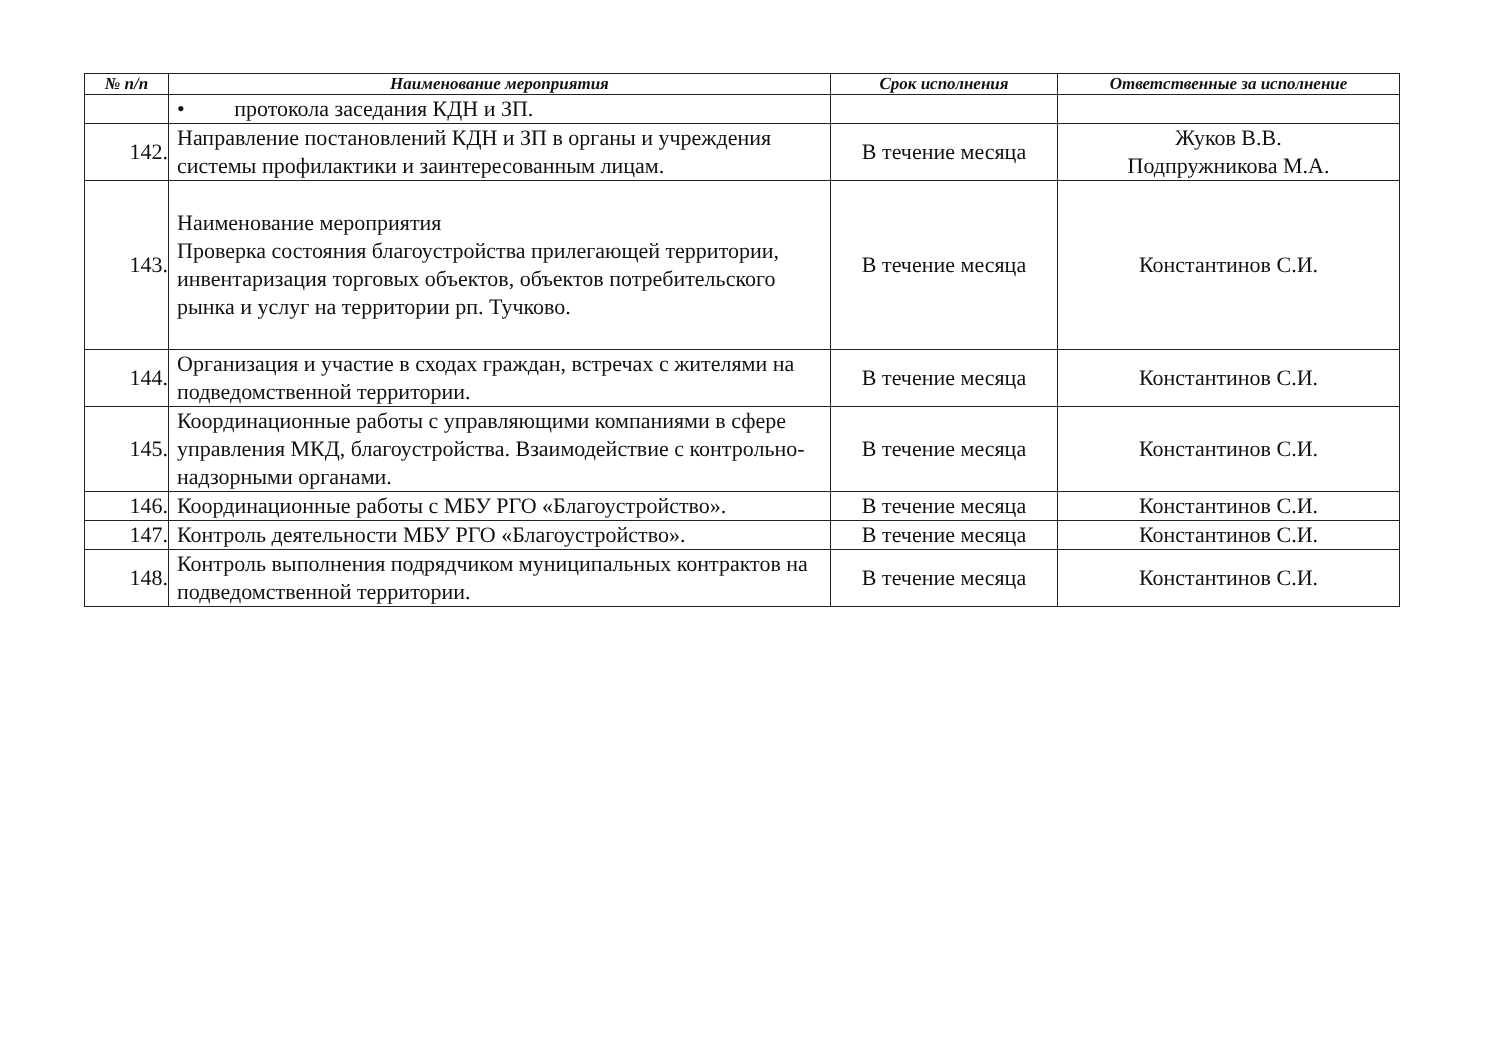| № п/п | Наименование мероприятия | Срок исполнения | Ответственные за исполнение |
| --- | --- | --- | --- |
| | • протокола заседания КДН и ЗП. | | |
| 142. | Направление постановлений КДН и ЗП в органы и учреждения системы профилактики и заинтересованным лицам. | В течение месяца | Жуков В.В. Подпружникова М.А. |
| 143. | Наименование мероприятия Проверка состояния благоустройства прилегающей территории, инвентаризация торговых объектов, объектов потребительского рынка и услуг на территории рп. Тучково. | В течение месяца | Константинов С.И. |
| 144. | Организация и участие в сходах граждан, встречах с жителями на подведомственной территории. | В течение месяца | Константинов С.И. |
| 145. | Координационные работы с управляющими компаниями в сфере управления МКД, благоустройства. Взаимодействие с контрольно-надзорными органами. | В течение месяца | Константинов С.И. |
| 146. | Координационные работы с МБУ РГО «Благоустройство». | В течение месяца | Константинов С.И. |
| 147. | Контроль деятельности МБУ РГО «Благоустройство». | В течение месяца | Константинов С.И. |
| 148. | Контроль выполнения подрядчиком муниципальных контрактов на подведомственной территории. | В течение месяца | Константинов С.И. |